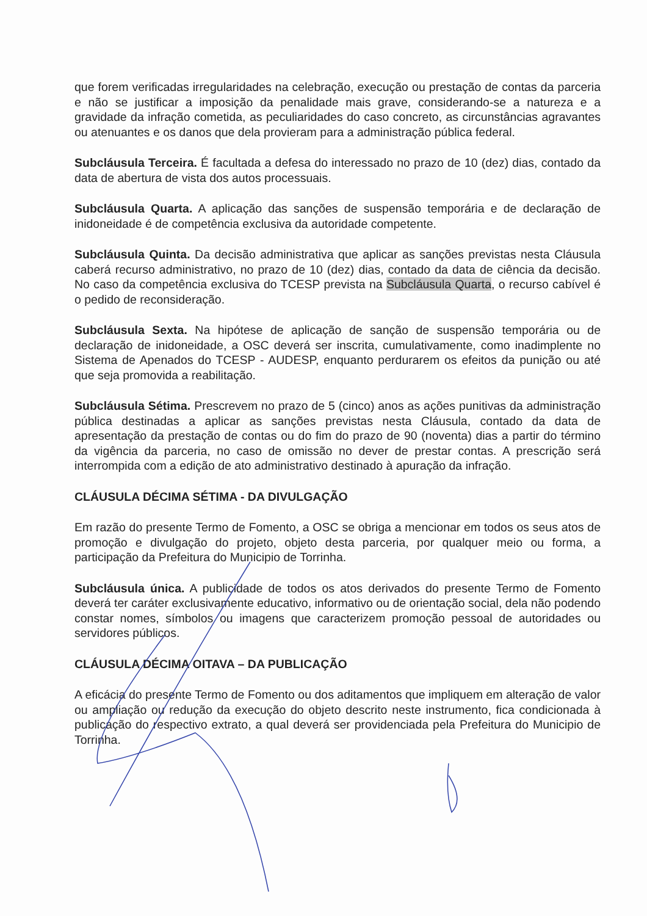que forem verificadas irregularidades na celebração, execução ou prestação de contas da parceria e não se justificar a imposição da penalidade mais grave, considerando-se a natureza e a gravidade da infração cometida, as peculiaridades do caso concreto, as circunstâncias agravantes ou atenuantes e os danos que dela provieram para a administração pública federal.
Subcláusula Terceira. É facultada a defesa do interessado no prazo de 10 (dez) dias, contado da data de abertura de vista dos autos processuais.
Subcláusula Quarta. A aplicação das sanções de suspensão temporária e de declaração de inidoneidade é de competência exclusiva da autoridade competente.
Subcláusula Quinta. Da decisão administrativa que aplicar as sanções previstas nesta Cláusula caberá recurso administrativo, no prazo de 10 (dez) dias, contado da data de ciência da decisão. No caso da competência exclusiva do TCESP prevista na Subcláusula Quarta, o recurso cabível é o pedido de reconsideração.
Subcláusula Sexta. Na hipótese de aplicação de sanção de suspensão temporária ou de declaração de inidoneidade, a OSC deverá ser inscrita, cumulativamente, como inadimplente no Sistema de Apenados do TCESP - AUDESP, enquanto perdurarem os efeitos da punição ou até que seja promovida a reabilitação.
Subcláusula Sétima. Prescrevem no prazo de 5 (cinco) anos as ações punitivas da administração pública destinadas a aplicar as sanções previstas nesta Cláusula, contado da data de apresentação da prestação de contas ou do fim do prazo de 90 (noventa) dias a partir do término da vigência da parceria, no caso de omissão no dever de prestar contas. A prescrição será interrompida com a edição de ato administrativo destinado à apuração da infração.
CLÁUSULA DÉCIMA SÉTIMA - DA DIVULGAÇÃO
Em razão do presente Termo de Fomento, a OSC se obriga a mencionar em todos os seus atos de promoção e divulgação do projeto, objeto desta parceria, por qualquer meio ou forma, a participação da Prefeitura do Municipio de Torrinha.
Subcláusula única. A publicidade de todos os atos derivados do presente Termo de Fomento deverá ter caráter exclusivamente educativo, informativo ou de orientação social, dela não podendo constar nomes, símbolos ou imagens que caracterizem promoção pessoal de autoridades ou servidores públicos.
CLÁUSULA DÉCIMA OITAVA – DA PUBLICAÇÃO
A eficácia do presente Termo de Fomento ou dos aditamentos que impliquem em alteração de valor ou ampliação ou redução da execução do objeto descrito neste instrumento, fica condicionada à publicação do respectivo extrato, a qual deverá ser providenciada pela Prefeitura do Municipio de Torrinha.